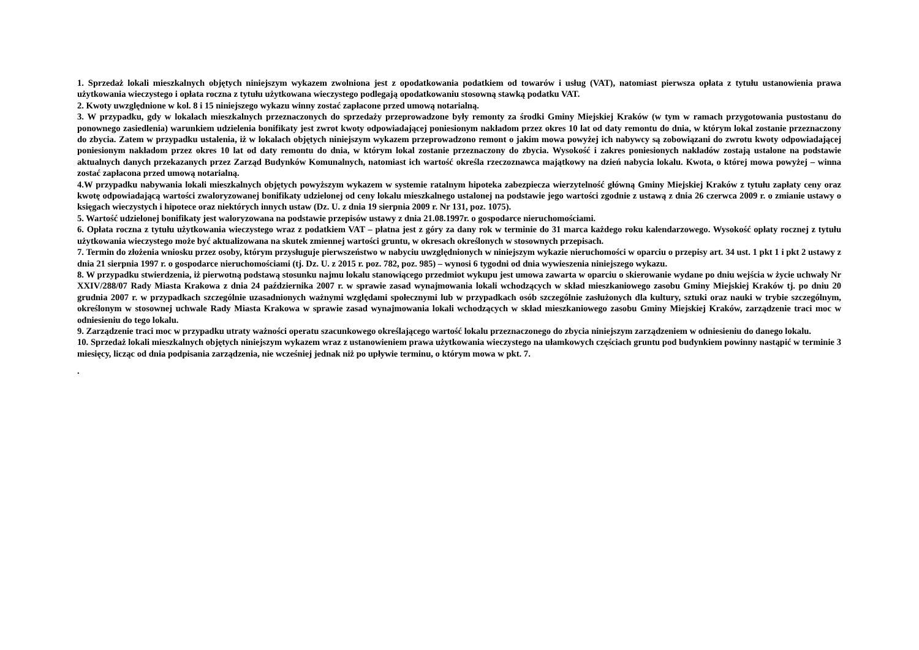1. Sprzedaż lokali mieszkalnych objętych niniejszym wykazem zwolniona jest z opodatkowania podatkiem od towarów i usług (VAT), natomiast pierwsza opłata z tytułu ustanowienia prawa użytkowania wieczystego i opłata roczna z tytułu użytkowana wieczystego podlegają opodatkowaniu stosowną stawką podatku VAT.
2. Kwoty uwzględnione w kol. 8 i 15 niniejszego wykazu winny zostać zapłacone przed umową notarialną.
3. W przypadku, gdy w lokalach mieszkalnych przeznaczonych do sprzedaży przeprowadzone były remonty za środki Gminy Miejskiej Kraków (w tym w ramach przygotowania pustostanu do ponownego zasiedlenia) warunkiem udzielenia bonifikaty jest zwrot kwoty odpowiadającej poniesionym nakładom przez okres 10 lat od daty remontu do dnia, w którym lokal zostanie przeznaczony do zbycia. Zatem w przypadku ustalenia, iż w lokalach objętych niniejszym wykazem przeprowadzono remont o jakim mowa powyżej ich nabywcy są zobowiązani do zwrotu kwoty odpowiadającej poniesionym nakładom przez okres 10 lat od daty remontu do dnia, w którym lokal zostanie przeznaczony do zbycia. Wysokość i zakres poniesionych nakładów zostają ustalone na podstawie aktualnych danych przekazanych przez Zarząd Budynków Komunalnych, natomiast ich wartość określa rzeczoznawca majątkowy na dzień nabycia lokalu. Kwota, o której mowa powyżej – winna zostać zapłacona przed umową notarialną.
4.W przypadku nabywania lokali mieszkalnych objętych powyższym wykazem w systemie ratalnym hipoteka zabezpiecza wierzytelność główną Gminy Miejskiej Kraków z tytułu zapłaty ceny oraz kwotę odpowiadającą wartości zwaloryzowanej bonifikaty udzielonej od ceny lokalu mieszkalnego ustalonej na podstawie jego wartości zgodnie z ustawą z dnia 26 czerwca 2009 r. o zmianie ustawy o księgach wieczystych i hipotece oraz niektórych innych ustaw (Dz. U. z dnia 19 sierpnia 2009 r. Nr 131, poz. 1075).
5. Wartość udzielonej bonifikaty jest waloryzowana na podstawie przepisów ustawy z dnia 21.08.1997r. o gospodarce nieruchomościami.
6. Opłata roczna z tytułu użytkowania wieczystego wraz z podatkiem VAT – płatna jest z góry za dany rok w terminie do 31 marca każdego roku kalendarzowego. Wysokość opłaty rocznej z tytułu użytkowania wieczystego może być aktualizowana na skutek zmiennej wartości gruntu, w okresach określonych w stosownych przepisach.
7. Termin do złożenia wniosku przez osoby, którym przysługuje pierwszeństwo w nabyciu uwzględnionych w niniejszym wykazie nieruchomości w oparciu o przepisy art. 34 ust. 1 pkt 1 i pkt 2 ustawy z dnia 21 sierpnia 1997 r. o gospodarce nieruchomościami (tj. Dz. U. z 2015 r. poz. 782, poz. 985) – wynosi 6 tygodni od dnia wywieszenia niniejszego wykazu.
8. W przypadku stwierdzenia, iż pierwotną podstawą stosunku najmu lokalu stanowiącego przedmiot wykupu jest umowa zawarta w oparciu o skierowanie wydane po dniu wejścia w życie uchwały Nr XXIV/288/07 Rady Miasta Krakowa z dnia 24 października 2007 r. w sprawie zasad wynajmowania lokali wchodzących w skład mieszkaniowego zasobu Gminy Miejskiej Kraków tj. po dniu 20 grudnia 2007 r. w przypadkach szczególnie uzasadnionych ważnymi względami społecznymi lub w przypadkach osób szczególnie zasłużonych dla kultury, sztuki oraz nauki w trybie szczególnym, określonym w stosownej uchwale Rady Miasta Krakowa w sprawie zasad wynajmowania lokali wchodzących w skład mieszkaniowego zasobu Gminy Miejskiej Kraków, zarządzenie traci moc w odniesieniu do tego lokalu.
9. Zarządzenie traci moc w przypadku utraty ważności operatu szacunkowego określającego wartość lokalu przeznaczonego do zbycia niniejszym zarządzeniem w odniesieniu do danego lokalu.
10. Sprzedaż lokali mieszkalnych objętych niniejszym wykazem wraz z ustanowieniem prawa użytkowania wieczystego na ułamkowych częściach gruntu pod budynkiem powinny nastąpić w terminie 3 miesięcy, licząc od dnia podpisania zarządzenia, nie wcześniej jednak niż po upływie terminu, o którym mowa w pkt. 7.
.